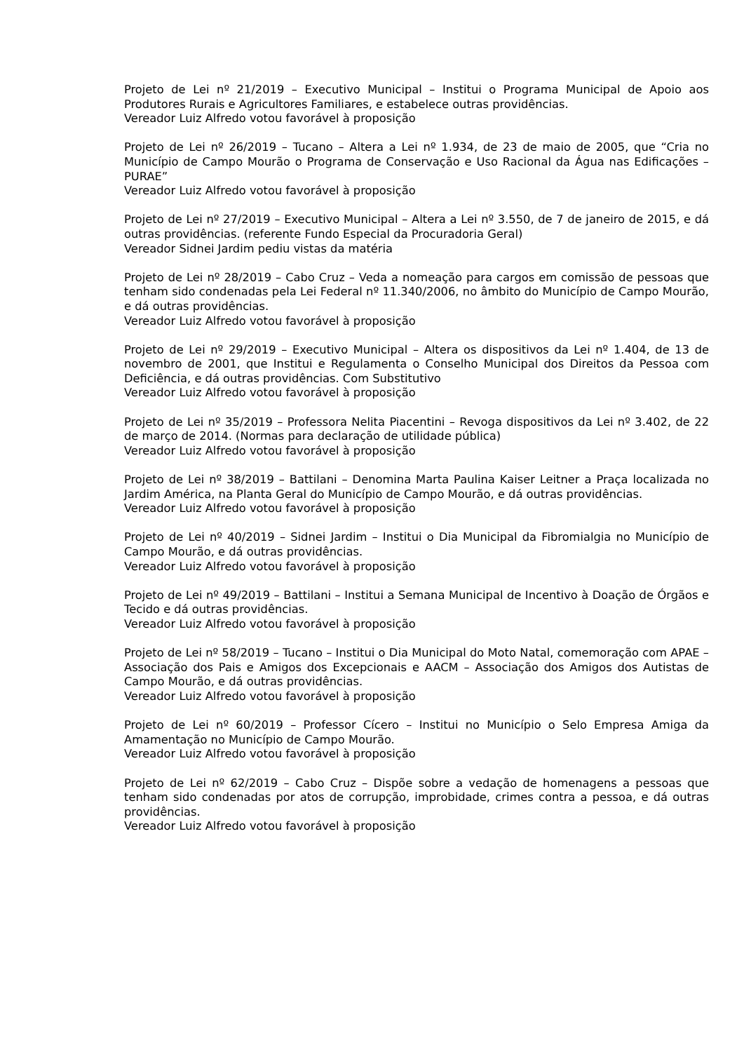Projeto de Lei nº 21/2019 – Executivo Municipal – Institui o Programa Municipal de Apoio aos Produtores Rurais e Agricultores Familiares, e estabelece outras providências.
Vereador Luiz Alfredo votou favorável à proposição
Projeto de Lei nº 26/2019 – Tucano – Altera a Lei nº 1.934, de 23 de maio de 2005, que “Cria no Município de Campo Mourão o Programa de Conservação e Uso Racional da Água nas Edificações – PURAE”
Vereador Luiz Alfredo votou favorável à proposição
Projeto de Lei nº 27/2019 – Executivo Municipal – Altera a Lei nº 3.550, de 7 de janeiro de 2015, e dá outras providências. (referente Fundo Especial da Procuradoria Geral)
Vereador Sidnei Jardim pediu vistas da matéria
Projeto de Lei nº 28/2019 – Cabo Cruz – Veda a nomeação para cargos em comissão de pessoas que tenham sido condenadas pela Lei Federal nº 11.340/2006, no âmbito do Município de Campo Mourão, e dá outras providências.
Vereador Luiz Alfredo votou favorável à proposição
Projeto de Lei nº 29/2019 – Executivo Municipal – Altera os dispositivos da Lei nº 1.404, de 13 de novembro de 2001, que Institui e Regulamenta o Conselho Municipal dos Direitos da Pessoa com Deficiência, e dá outras providências. Com Substitutivo
Vereador Luiz Alfredo votou favorável à proposição
Projeto de Lei nº 35/2019 – Professora Nelita Piacentini – Revoga dispositivos da Lei nº 3.402, de 22 de março de 2014. (Normas para declaração de utilidade pública)
Vereador Luiz Alfredo votou favorável à proposição
Projeto de Lei nº 38/2019 – Battilani – Denomina Marta Paulina Kaiser Leitner a Praça localizada no Jardim América, na Planta Geral do Município de Campo Mourão, e dá outras providências.
Vereador Luiz Alfredo votou favorável à proposição
Projeto de Lei nº 40/2019 – Sidnei Jardim – Institui o Dia Municipal da Fibromialgia no Município de Campo Mourão, e dá outras providências.
Vereador Luiz Alfredo votou favorável à proposição
Projeto de Lei nº 49/2019 – Battilani – Institui a Semana Municipal de Incentivo à Doação de Órgãos e Tecido e dá outras providências.
Vereador Luiz Alfredo votou favorável à proposição
Projeto de Lei nº 58/2019 – Tucano – Institui o Dia Municipal do Moto Natal, comemoração com APAE – Associação dos Pais e Amigos dos Excepcionais e AACM – Associação dos Amigos dos Autistas de Campo Mourão, e dá outras providências.
Vereador Luiz Alfredo votou favorável à proposição
Projeto de Lei nº 60/2019 – Professor Cícero – Institui no Município o Selo Empresa Amiga da Amamentação no Município de Campo Mourão.
Vereador Luiz Alfredo votou favorável à proposição
Projeto de Lei nº 62/2019 – Cabo Cruz – Dispõe sobre a vedação de homenagens a pessoas que tenham sido condenadas por atos de corrupção, improbidade, crimes contra a pessoa, e dá outras providências.
Vereador Luiz Alfredo votou favorável à proposição